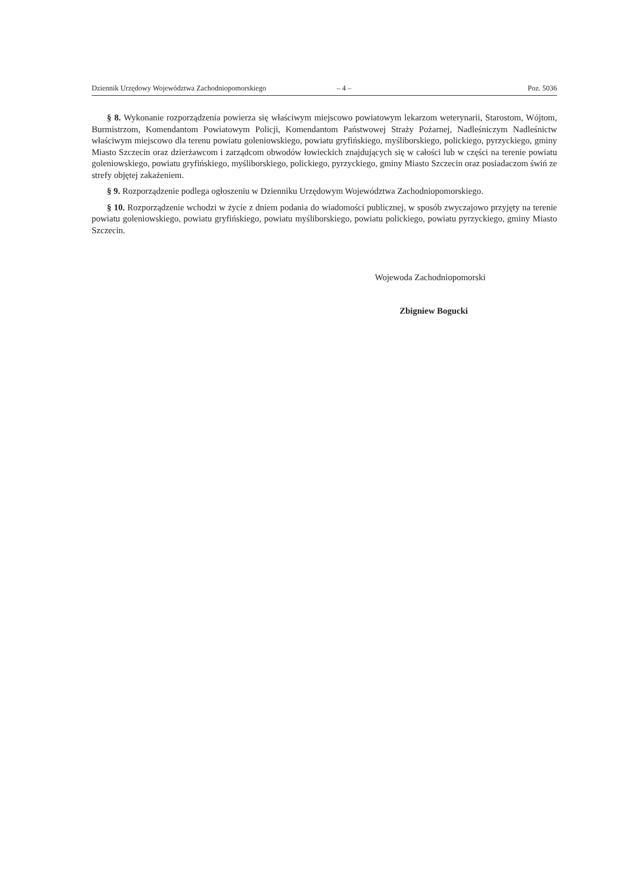Dziennik Urzędowy Województwa Zachodniopomorskiego – 4 – Poz. 5036
§ 8. Wykonanie rozporządzenia powierza się właściwym miejscowo powiatowym lekarzom weterynarii, Starostom, Wójtom, Burmistrzom, Komendantom Powiatowym Policji, Komendantom Państwowej Straży Pożarnej, Nadleśniczym Nadleśnictw właściwym miejscowo dla terenu powiatu goleniowskiego, powiatu gryfińskiego, myśliborskiego, polickiego, pyrzyckiego, gminy Miasto Szczecin oraz dzierżawcom i zarządcom obwodów łowieckich znajdujących się w całości lub w części na terenie powiatu goleniowskiego, powiatu gryfińskiego, myśliborskiego, polickiego, pyrzyckiego, gminy Miasto Szczecin oraz posiadaczom świń ze strefy objętej zakażeniem.
§ 9. Rozporządzenie podlega ogłoszeniu w Dzienniku Urzędowym Województwa Zachodniopomorskiego.
§ 10. Rozporządzenie wchodzi w życie z dniem podania do wiadomości publicznej, w sposób zwyczajowo przyjęty na terenie powiatu goleniowskiego, powiatu gryfińskiego, powiatu myśliborskiego, powiatu polickiego, powiatu pyrzyckiego, gminy Miasto Szczecin.
Wojewoda Zachodniopomorski
Zbigniew Bogucki